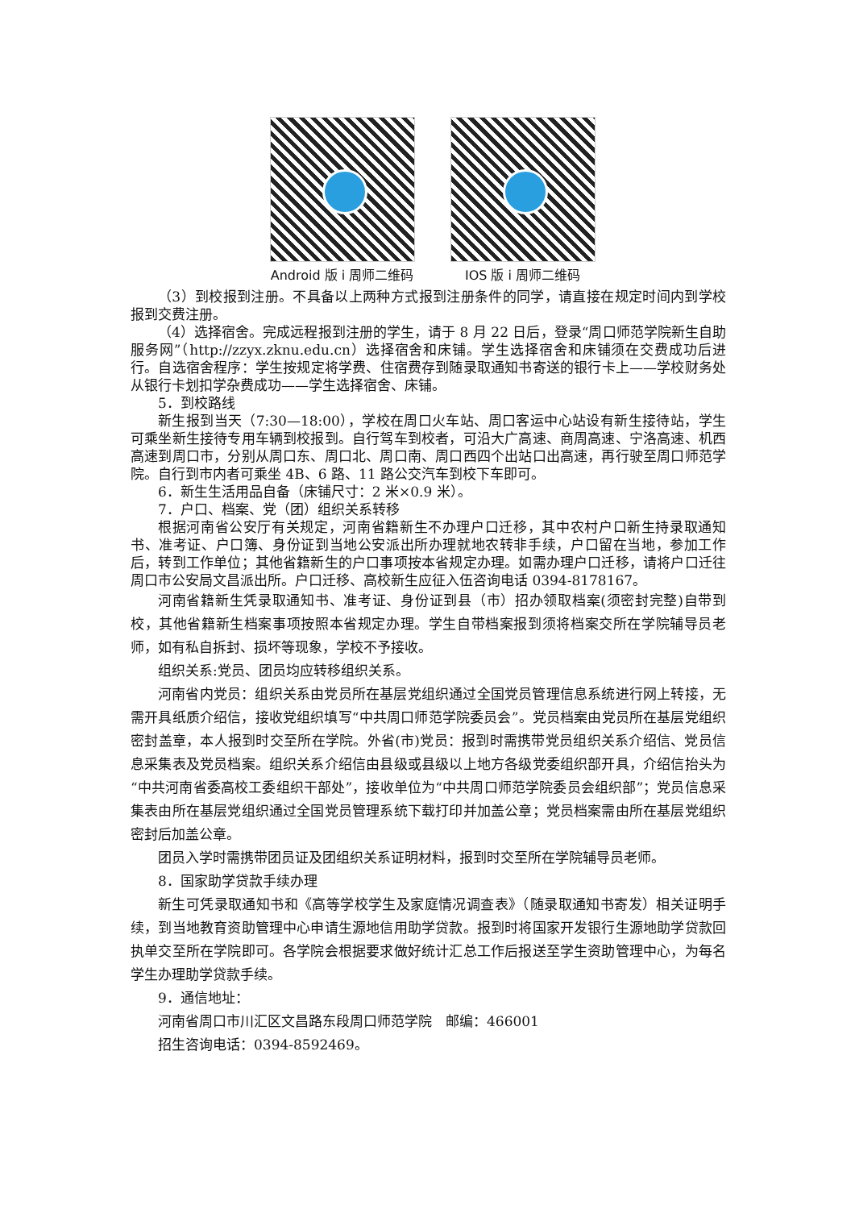Android 版 i 周师二维码 IOS 版 i 周师二维码
（3）到校报到注册。不具备以上两种方式报到注册条件的同学，请直接在规定时间内到学校报到交费注册。
（4）选择宿舍。完成远程报到注册的学生，请于 8 月 22 日后，登录“周口师范学院新生自助服务网”（http://zzyx.zknu.edu.cn）选择宿舍和床铺。学生选择宿舍和床铺须在交费成功后进行。自选宿舍程序：学生按规定将学费、住宿费存到随录取通知书寄送的银行卡上——学校财务处从银行卡划扣学杂费成功——学生选择宿舍、床铺。
5．到校路线
新生报到当天（7:30—18:00），学校在周口火车站、周口客运中心站设有新生接待站，学生可乘坐新生接待专用车辆到校报到。自行驾车到校者，可沿大广高速、商周高速、宁洛高速、机西高速到周口市，分别从周口东、周口北、周口南、周口西四个出站口出高速，再行驶至周口师范学院。自行到市内者可乘坐 4B、6 路、11 路公交汽车到校下车即可。
6．新生生活用品自备（床铺尺寸：2 米×0.9 米）。
7．户口、档案、党（团）组织关系转移
根据河南省公安厅有关规定，河南省籍新生不办理户口迁移，其中农村户口新生持录取通知书、准考证、户口簿、身份证到当地公安派出所办理就地农转非手续，户口留在当地，参加工作后，转到工作单位；其他省籍新生的户口事项按本省规定办理。如需办理户口迁移，请将户口迁往周口市公安局文昌派出所。户口迁移、高校新生应征入伍咨询电话 0394-8178167。
河南省籍新生凭录取通知书、准考证、身份证到县（市）招办领取档案(须密封完整)自带到校，其他省籍新生档案事项按照本省规定办理。学生自带档案报到须将档案交所在学院辅导员老师，如有私自拆封、损坏等现象，学校不予接收。
组织关系:党员、团员均应转移组织关系。
河南省内党员：组织关系由党员所在基层党组织通过全国党员管理信息系统进行网上转接，无需开具纸质介绍信，接收党组织填写“中共周口师范学院委员会”。党员档案由党员所在基层党组织密封盖章，本人报到时交至所在学院。外省(市)党员：报到时需携带党员组织关系介绍信、党员信息采集表及党员档案。组织关系介绍信由县级或县级以上地方各级党委组织部开具，介绍信抬头为“中共河南省委高校工委组织干部处”，接收单位为“中共周口师范学院委员会组织部”；党员信息采集表由所在基层党组织通过全国党员管理系统下载打印并加盖公章；党员档案需由所在基层党组织密封后加盖公章。
团员入学时需携带团员证及团组织关系证明材料，报到时交至所在学院辅导员老师。
8．国家助学贷款手续办理
新生可凭录取通知书和《高等学校学生及家庭情况调查表》（随录取通知书寄发）相关证明手续，到当地教育资助管理中心申请生源地信用助学贷款。报到时将国家开发银行生源地助学贷款回执单交至所在学院即可。各学院会根据要求做好统计汇总工作后报送至学生资助管理中心，为每名学生办理助学贷款手续。
9．通信地址：
河南省周口市川汇区文昌路东段周口师范学院　邮编：466001
招生咨询电话：0394-8592469。